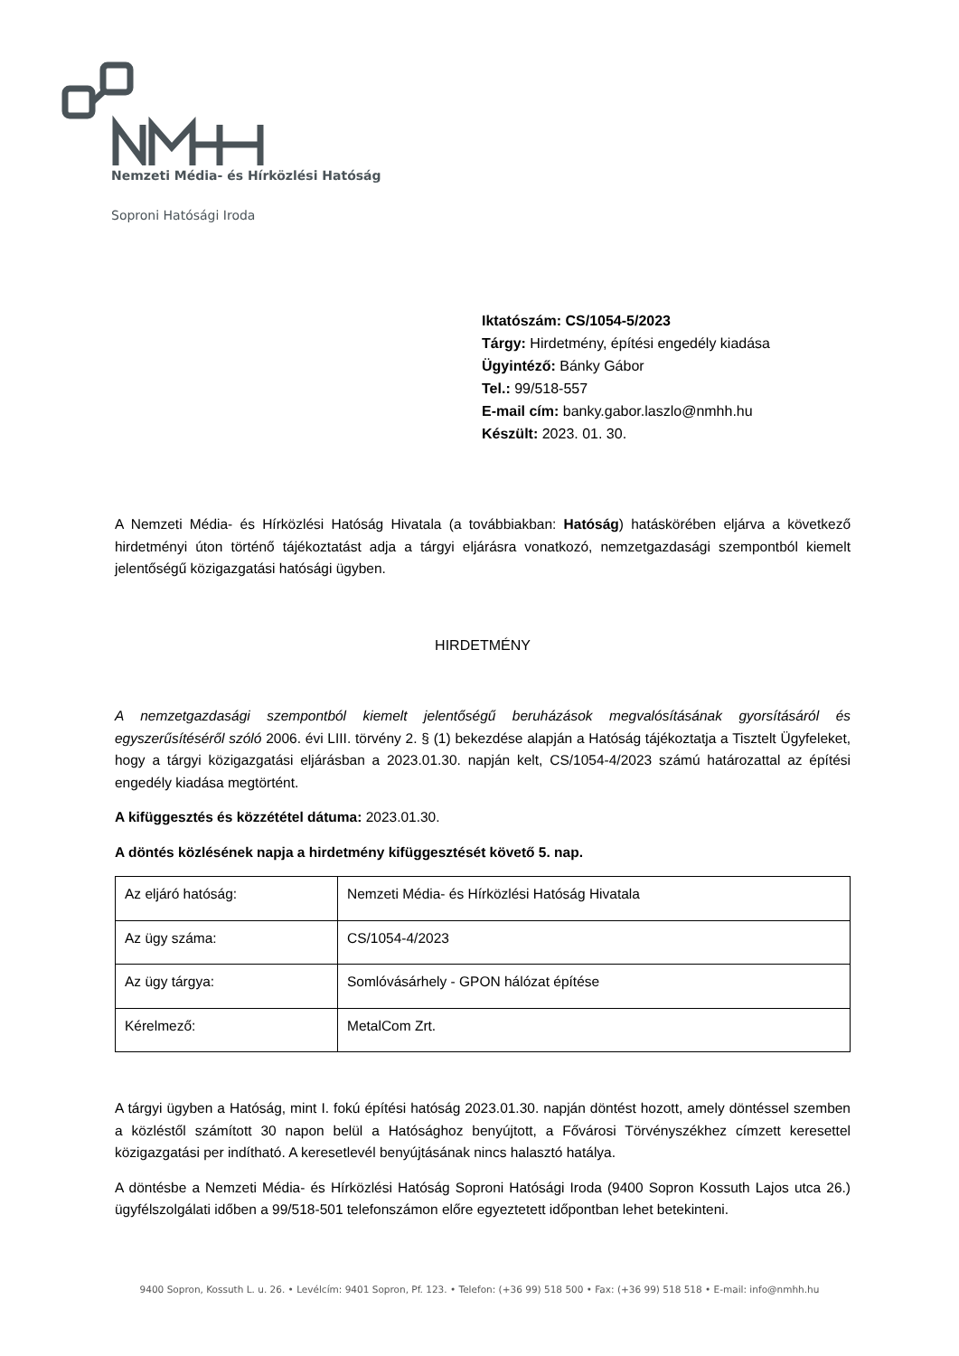Nemzeti Média- és Hírközlési Hatóság
Soproni Hatósági Iroda
Iktatószám: CS/1054-5/2023
Tárgy: Hirdetmény, építési engedély kiadása
Ügyintéző: Bánky Gábor
Tel.: 99/518-557
E-mail cím: banky.gabor.laszlo@nmhh.hu
Készült: 2023. 01. 30.
A Nemzeti Média- és Hírközlési Hatóság Hivatala (a továbbiakban: Hatóság) hatáskörében eljárva a következő hirdetményi úton történő tájékoztatást adja a tárgyi eljárásra vonatkozó, nemzetgazdasági szempontból kiemelt jelentőségű közigazgatási hatósági ügyben.
HIRDETMÉNY
A nemzetgazdasági szempontból kiemelt jelentőségű beruházások megvalósításának gyorsításáról és egyszerűsítéséről szóló 2006. évi LIII. törvény 2. § (1) bekezdése alapján a Hatóság tájékoztatja a Tisztelt Ügyfeleket, hogy a tárgyi közigazgatási eljárásban a 2023.01.30. napján kelt, CS/1054-4/2023 számú határozattal az építési engedély kiadása megtörtént.
A kifüggesztés és közzététel dátuma: 2023.01.30.
A döntés közlésének napja a hirdetmény kifüggesztését követő 5. nap.
| Az eljáró hatóság: | Nemzeti Média- és Hírközlési Hatóság Hivatala |
| Az ügy száma: | CS/1054-4/2023 |
| Az ügy tárgya: | Somlóvásárhely - GPON hálózat építése |
| Kérelmező: | MetalCom Zrt. |
A tárgyi ügyben a Hatóság, mint I. fokú építési hatóság 2023.01.30. napján döntést hozott, amely döntéssel szemben a közléstől számított 30 napon belül a Hatósághoz benyújtott, a Fővárosi Törvényszékhez címzett keresettel közigazgatási per indítható. A keresetlevél benyújtásának nincs halasztó hatálya.
A döntésbe a Nemzeti Média- és Hírközlési Hatóság Soproni Hatósági Iroda (9400 Sopron Kossuth Lajos utca 26.) ügyfélszolgálati időben a 99/518-501 telefonszámon előre egyeztetett időpontban lehet betekinteni.
9400 Sopron, Kossuth L. u. 26. • Levélcím: 9401 Sopron, Pf. 123. • Telefon: (+36 99) 518 500 • Fax: (+36 99) 518 518 • E-mail: info@nmhh.hu